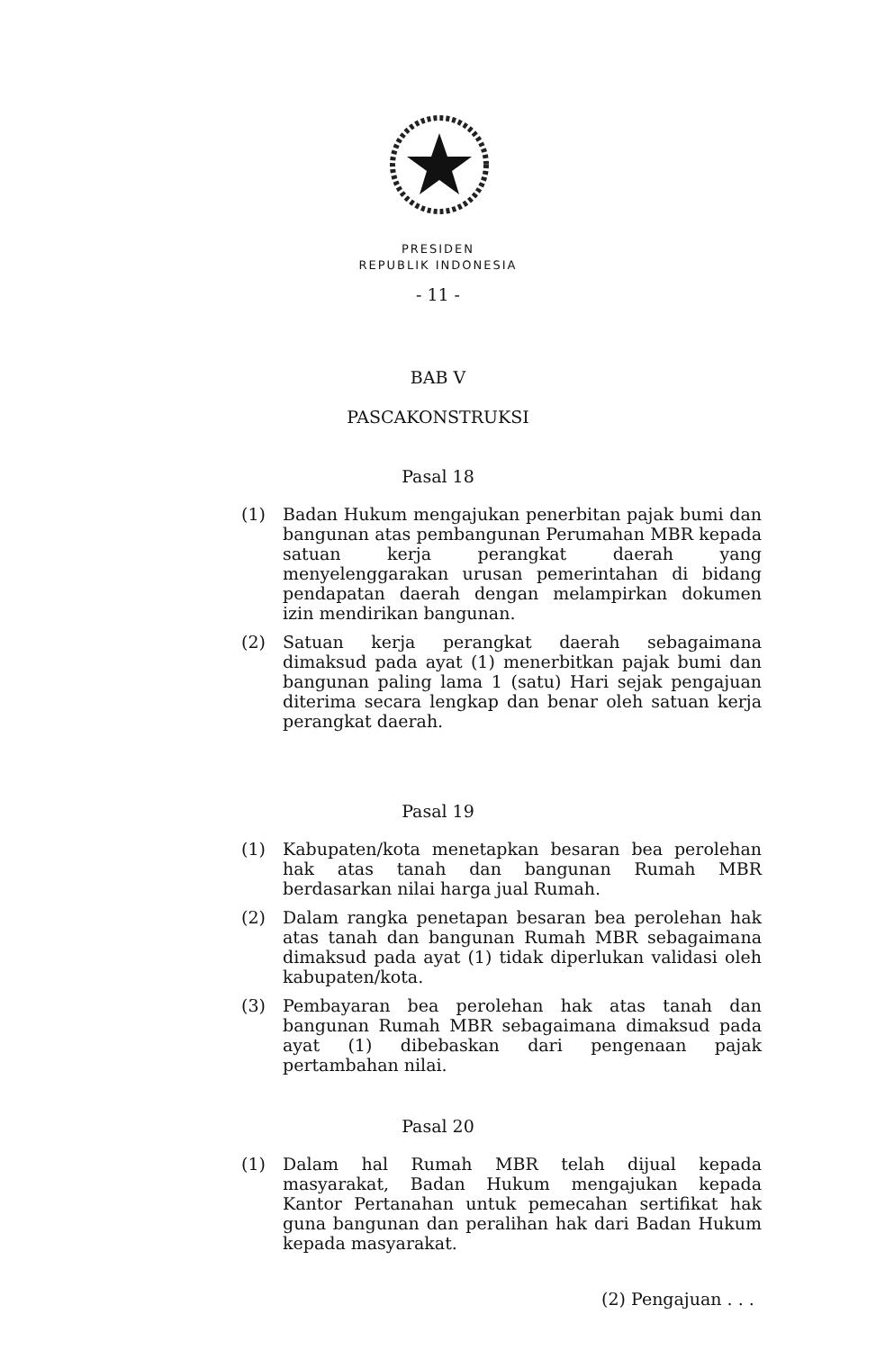PRESIDEN
REPUBLIK INDONESIA
- 11 -
BAB V
PASCAKONSTRUKSI
Pasal 18
(1) Badan Hukum mengajukan penerbitan pajak bumi dan bangunan atas pembangunan Perumahan MBR kepada satuan kerja perangkat daerah yang menyelenggarakan urusan pemerintahan di bidang pendapatan daerah dengan melampirkan dokumen izin mendirikan bangunan.
(2) Satuan kerja perangkat daerah sebagaimana dimaksud pada ayat (1) menerbitkan pajak bumi dan bangunan paling lama 1 (satu) Hari sejak pengajuan diterima secara lengkap dan benar oleh satuan kerja perangkat daerah.
Pasal 19
(1) Kabupaten/kota menetapkan besaran bea perolehan hak atas tanah dan bangunan Rumah MBR berdasarkan nilai harga jual Rumah.
(2) Dalam rangka penetapan besaran bea perolehan hak atas tanah dan bangunan Rumah MBR sebagaimana dimaksud pada ayat (1) tidak diperlukan validasi oleh kabupaten/kota.
(3) Pembayaran bea perolehan hak atas tanah dan bangunan Rumah MBR sebagaimana dimaksud pada ayat (1) dibebaskan dari pengenaan pajak pertambahan nilai.
Pasal 20
(1) Dalam hal Rumah MBR telah dijual kepada masyarakat, Badan Hukum mengajukan kepada Kantor Pertanahan untuk pemecahan sertifikat hak guna bangunan dan peralihan hak dari Badan Hukum kepada masyarakat.
(2) Pengajuan . . .